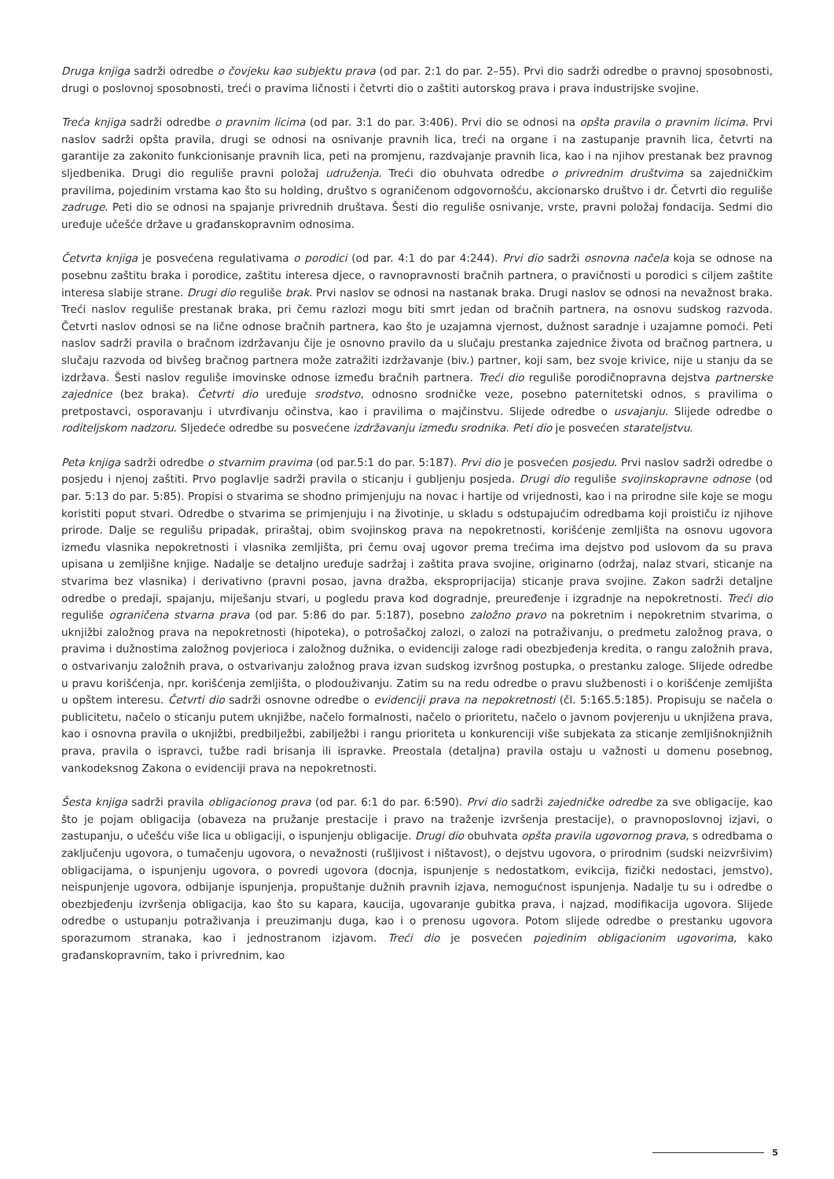Druga knjiga sadrži odredbe o čovjeku kao subjektu prava (od par. 2:1 do par. 2–55). Prvi dio sadrži odredbe o pravnoj sposobnosti, drugi o poslovnoj sposobnosti, treći o pravima ličnosti i četvrti dio o zaštiti autorskog prava i prava industrijske svojine.
Treća knjiga sadrži odredbe o pravnim licima (od par. 3:1 do par. 3:406). Prvi dio se odnosi na opšta pravila o pravnim licima. Prvi naslov sadrži opšta pravila, drugi se odnosi na osnivanje pravnih lica, treći na organe i na zastupanje pravnih lica, četvrti na garantije za zakonito funkcionisanje pravnih lica, peti na promjenu, razdvajanje pravnih lica, kao i na njihov prestanak bez pravnog sljedbenika. Drugi dio reguliše pravni položaj udruženja. Treći dio obuhvata odredbe o privrednim društvima sa zajedničkim pravilima, pojedinim vrstama kao što su holding, društvo s ograničenom odgovornošću, akcionarsko društvo i dr. Četvrti dio reguliše zadruge. Peti dio se odnosi na spajanje privrednih društava. Šesti dio reguliše osnivanje, vrste, pravni položaj fondacija. Sedmi dio uređuje učešće države u građanskopravnim odnosima.
Četvrta knjiga je posvećena regulativama o porodici (od par. 4:1 do par 4:244). Prvi dio sadrži osnovna načela koja se odnose na posebnu zaštitu braka i porodice, zaštitu interesa djece, o ravnopravnosti bračnih partnera, o pravičnosti u porodici s ciljem zaštite interesa slabije strane. Drugi dio reguliše brak. Prvi naslov se odnosi na nastanak braka. Drugi naslov se odnosi na nevažnost braka. Treći naslov reguliše prestanak braka, pri čemu razlozi mogu biti smrt jedan od bračnih partnera, na osnovu sudskog razvoda. Četvrti naslov odnosi se na lične odnose bračnih partnera, kao što je uzajamna vjernost, dužnost saradnje i uzajamne pomoći. Peti naslov sadrži pravila o bračnom izdržavanju čije je osnovno pravilo da u slučaju prestanka zajednice života od bračnog partnera, u slučaju razvoda od bivšeg bračnog partnera može zatražiti izdržavanje (biv.) partner, koji sam, bez svoje krivice, nije u stanju da se izdržava. Šesti naslov reguliše imovinske odnose između bračnih partnera. Treći dio reguliše porodičnopravna dejstva partnerske zajednice (bez braka). Četvrti dio uređuje srodstvo, odnosno srodničke veze, posebno paternitetski odnos, s pravilima o pretpostavci, osporavanju i utvrđivanju očinstva, kao i pravilima o majčinstvu. Slijede odredbe o usvajanju. Slijede odredbe o roditeljskom nadzoru. Sljedeće odredbe su posvećene izdržavanju između srodnika. Peti dio je posvećen starateljstvu.
Peta knjiga sadrži odredbe o stvarnim pravima (od par.5:1 do par. 5:187). Prvi dio je posvećen posjedu. Prvi naslov sadrži odredbe o posjedu i njenoj zaštiti. Prvo poglavlje sadrži pravila o sticanju i gubljenju posjeda. Drugi dio reguliše svojinskopravne odnose (od par. 5:13 do par. 5:85). Propisi o stvarima se shodno primjenjuju na novac i hartije od vrijednosti, kao i na prirodne sile koje se mogu koristiti poput stvari. Odredbe o stvarima se primjenjuju i na životinje, u skladu s odstupajućim odredbama koji proističu iz njihove prirode. Dalje se regulišu pripadak, priraštaj, obim svojinskog prava na nepokretnosti, korišćenje zemljišta na osnovu ugovora između vlasnika nepokretnosti i vlasnika zemljišta, pri čemu ovaj ugovor prema trećima ima dejstvo pod uslovom da su prava upisana u zemljišne knjige. Nadalje se detaljno uređuje sadržaj i zaštita prava svojine, originarno (održaj, nalaz stvari, sticanje na stvarima bez vlasnika) i derivativno (pravni posao, javna dražba, eksproprijacija) sticanje prava svojine. Zakon sadrži detaljne odredbe o predaji, spajanju, miješanju stvari, u pogledu prava kod dogradnje, preuređenje i izgradnje na nepokretnosti. Treći dio reguliše ograničena stvarna prava (od par. 5:86 do par. 5:187), posebno založno pravo na pokretnim i nepokretnim stvarima, o uknjižbi založnog prava na nepokretnosti (hipoteka), o potrošačkoj zalozi, o zalozi na potraživanju, o predmetu založnog prava, o pravima i dužnostima založnog povjerioca i založnog dužnika, o evidenciji zaloge radi obezbjeđenja kredita, o rangu založnih prava, o ostvarivanju založnih prava, o ostvarivanju založnog prava izvan sudskog izvršnog postupka, o prestanku zaloge. Slijede odredbe u pravu korišćenja, npr. korišćenja zemljišta, o plodouživanju. Zatim su na redu odredbe o pravu službenosti i o korišćenje zemljišta u opštem interesu. Četvrti dio sadrži osnovne odredbe o evidenciji prava na nepokretnosti (čl. 5:165.5:185). Propisuju se načela o publicitetu, načelo o sticanju putem uknjižbe, načelo formalnosti, načelo o prioritetu, načelo o javnom povjerenju u uknjižena prava, kao i osnovna pravila o uknjižbi, predbilježbi, zabilježbi i rangu prioriteta u konkurenciji više subjekata za sticanje zemljišnoknjižnih prava, pravila o ispravci, tužbe radi brisanja ili ispravke. Preostala (detaljna) pravila ostaju u važnosti u domenu posebnog, vankodeksnog Zakona o evidenciji prava na nepokretnosti.
Šesta knjiga sadrži pravila obligacionog prava (od par. 6:1 do par. 6:590). Prvi dio sadrži zajedničke odredbe za sve obligacije, kao što je pojam obligacija (obaveza na pružanje prestacije i pravo na traženje izvršenja prestacije), o pravnoposlovnoj izjavi, o zastupanju, o učešću više lica u obligaciji, o ispunjenju obligacije. Drugi dio obuhvata opšta pravila ugovornog prava, s odredbama o zaključenju ugovora, o tumačenju ugovora, o nevažnosti (rušljivost i ništavost), o dejstvu ugovora, o prirodnim (sudski neizvršivim) obligacijama, o ispunjenju ugovora, o povredi ugovora (docnja, ispunjenje s nedostatkom, evikcija, fizički nedostaci, jemstvo), neispunjenje ugovora, odbijanje ispunjenja, propuštanje dužnih pravnih izjava, nemogućnost ispunjenja. Nadalje tu su i odredbe o obezbjeđenju izvršenja obligacija, kao što su kapara, kaucija, ugovaranje gubitka prava, i najzad, modifikacija ugovora. Slijede odredbe o ustupanju potraživanja i preuzimanju duga, kao i o prenosu ugovora. Potom slijede odredbe o prestanku ugovora sporazumom stranaka, kao i jednostranom izjavom. Treći dio je posvećen pojedinim obligacionim ugovorima, kako građanskopravnim, tako i privrednim, kao
5